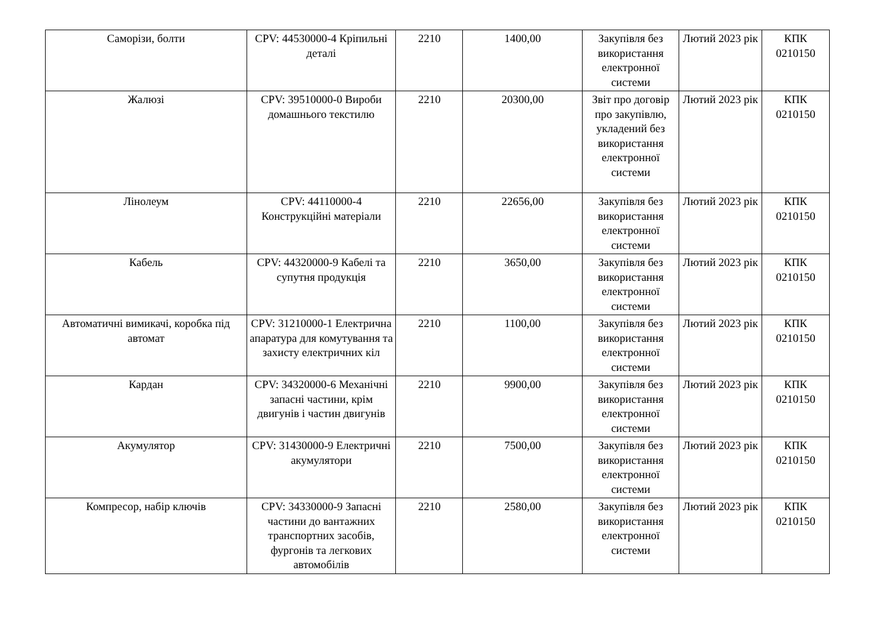| Саморізи, болти | CPV: 44530000-4 Кріпильні деталі | 2210 | 1400,00 | Закупівля без використання електронної системи | Лютий 2023 рік | КПК 0210150 |
| Жалюзі | CPV: 39510000-0 Вироби домашнього текстилю | 2210 | 20300,00 | Звіт про договір про закупівлю, укладений без використання електронної системи | Лютий 2023 рік | КПК 0210150 |
| Лінолеум | CPV: 44110000-4 Конструкційні матеріали | 2210 | 22656,00 | Закупівля без використання електронної системи | Лютий 2023 рік | КПК 0210150 |
| Кабель | CPV: 44320000-9 Кабелі та супутня продукція | 2210 | 3650,00 | Закупівля без використання електронної системи | Лютий 2023 рік | КПК 0210150 |
| Автоматичні вимикачі, коробка під автомат | CPV: 31210000-1 Електрична апаратура для комутування та захисту електричних кіл | 2210 | 1100,00 | Закупівля без використання електронної системи | Лютий 2023 рік | КПК 0210150 |
| Кардан | CPV: 34320000-6 Механічні запасні частини, крім двигунів і частин двигунів | 2210 | 9900,00 | Закупівля без використання електронної системи | Лютий 2023 рік | КПК 0210150 |
| Акумулятор | CPV: 31430000-9 Електричні акумулятори | 2210 | 7500,00 | Закупівля без використання електронної системи | Лютий 2023 рік | КПК 0210150 |
| Компресор, набір ключів | CPV: 34330000-9 Запасні частини до вантажних транспортних засобів, фургонів та легкових автомобілів | 2210 | 2580,00 | Закупівля без використання електронної системи | Лютий 2023 рік | КПК 0210150 |